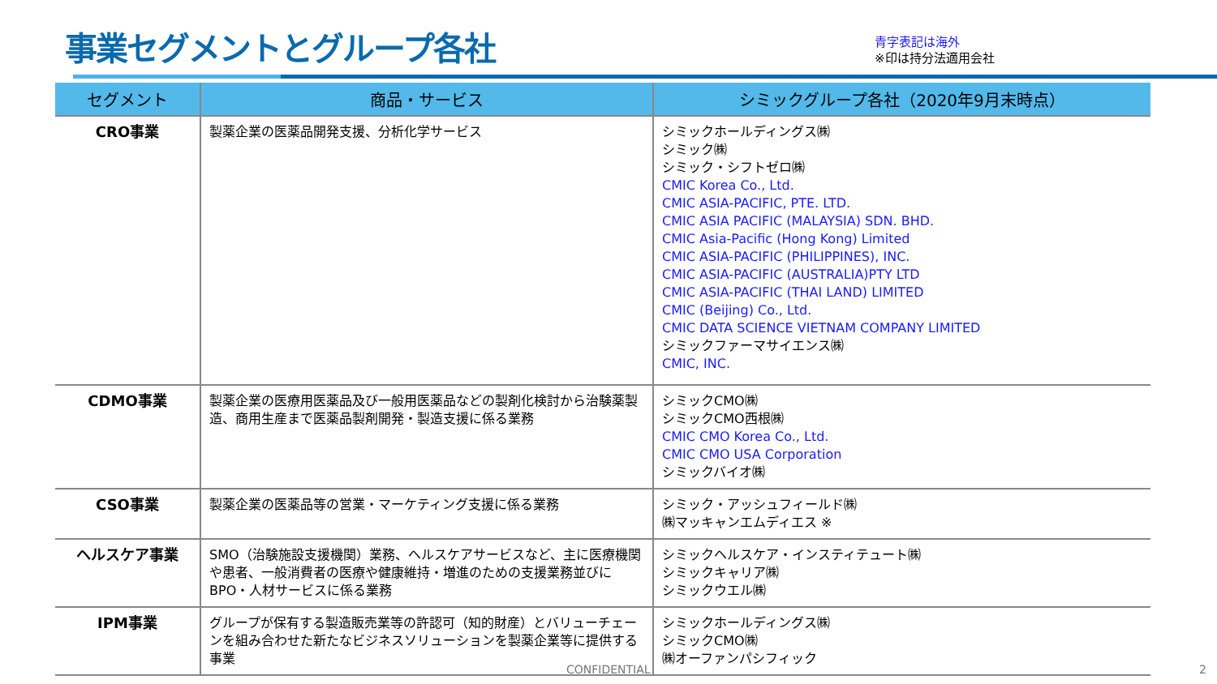事業セグメントとグループ各社
青字表記は海外
※印は持分法適用会社
| セグメント | 商品・サービス | シミックグループ各社（2020年9月末時点） |
| --- | --- | --- |
| CRO事業 | 製薬企業の医薬品開発支援、分析化学サービス | シミックホールディングス㈱ シミック㈱ シミック・シフトゼロ㈱ CMIC Korea Co., Ltd. CMIC ASIA-PACIFIC, PTE. LTD. CMIC ASIA PACIFIC (MALAYSIA) SDN. BHD. CMIC Asia-Pacific (Hong Kong) Limited CMIC ASIA-PACIFIC (PHILIPPINES), INC. CMIC ASIA-PACIFIC (AUSTRALIA)PTY LTD CMIC ASIA-PACIFIC (THAI LAND) LIMITED CMIC (Beijing) Co., Ltd. CMIC DATA SCIENCE VIETNAM COMPANY LIMITED シミックファーマサイエンス㈱ CMIC, INC. |
| CDMO事業 | 製薬企業の医療用医薬品及び一般用医薬品などの製剤化検討から治験薬製造、商用生産まで医薬品製剤開発・製造支援に係る業務 | シミックCMO㈱ シミックCMO西根㈱ CMIC CMO Korea Co., Ltd. CMIC CMO USA Corporation シミックバイオ㈱ |
| CSO事業 | 製薬企業の医薬品等の営業・マーケティング支援に係る業務 | シミック・アッシュフィールド㈱ ㈱マッキャンエムディエス ※ |
| ヘルスケア事業 | SMO（治験施設支援機関）業務、ヘルスケアサービスなど、主に医療機関や患者、一般消費者の医療や健康維持・増進のための支援業務並びにBPO・人材サービスに係る業務 | シミックヘルスケア・インスティテュート㈱ シミックキャリア㈱ シミックウエル㈱ |
| IPM事業 | グループが保有する製造販売業等の許認可（知的財産）とバリューチェーンを組み合わせた新たなビジネスソリューションを製薬企業等に提供する事業 | シミックホールディングス㈱ シミックCMO㈱ ㈱オーファンパシフィック |
CONFIDENTIAL 2